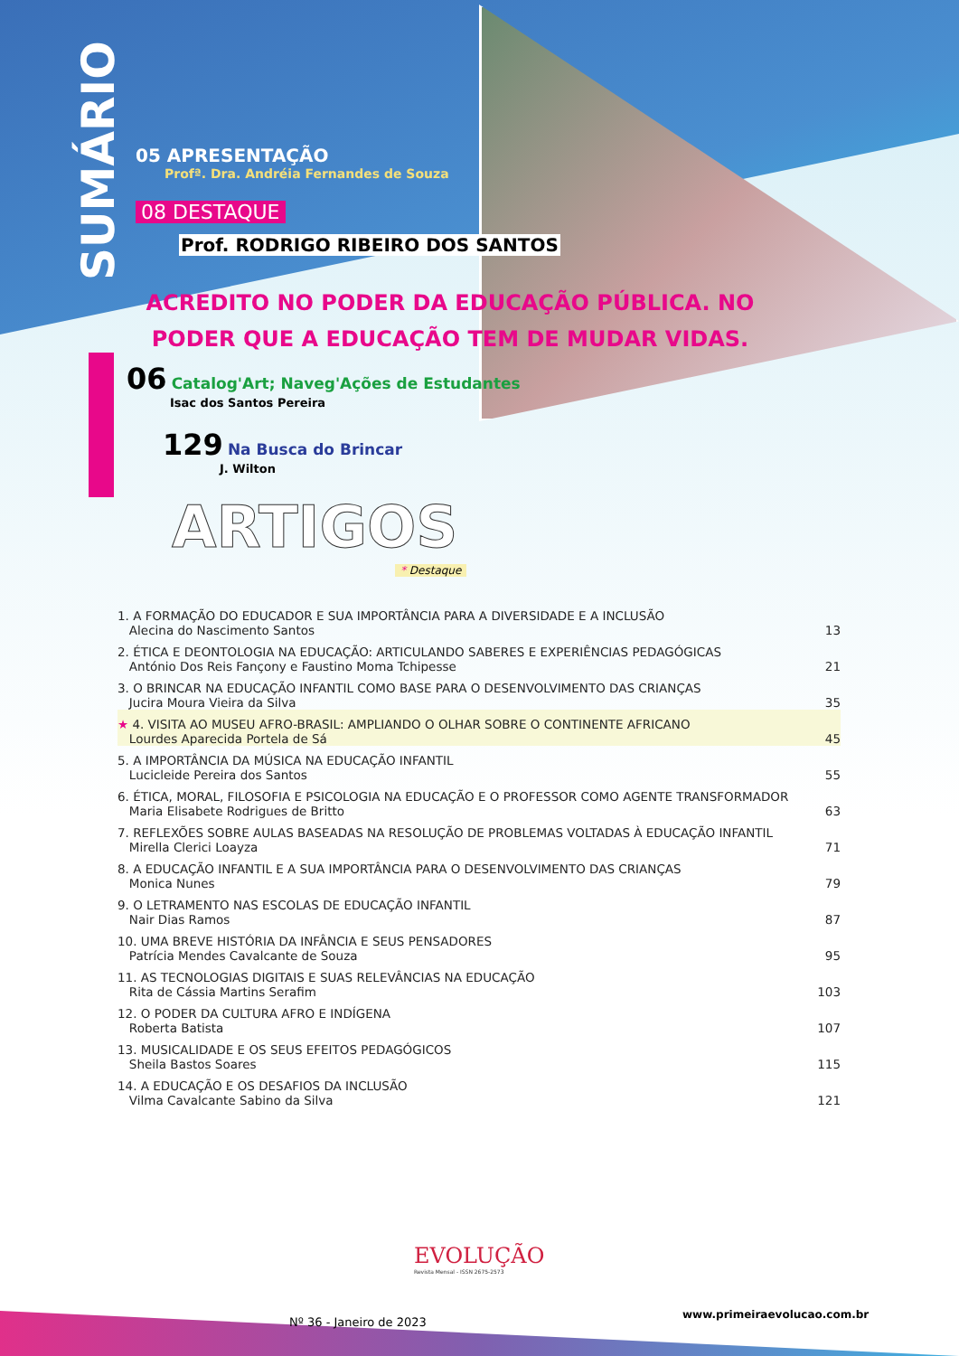SUMÁRIO
05 APRESENTAÇÃO
Profª. Dra. Andréia Fernandes de Souza
08 DESTAQUE
Prof. RODRIGO RIBEIRO DOS SANTOS
ACREDITO NO PODER DA EDUCAÇÃO PÚBLICA. NO PODER QUE A EDUCAÇÃO TEM DE MUDAR VIDAS.
06 Catalog'Art; Naveg'Ações de Estudantes
Isac dos Santos Pereira
129 Na Busca do Brincar
J. Wilton
ARTIGOS
* Destaque
1. A FORMAÇÃO DO EDUCADOR E SUA IMPORTÂNCIA PARA A DIVERSIDADE E A INCLUSÃO
Alecina do Nascimento Santos 13
2. ÉTICA E DEONTOLOGIA NA EDUCAÇÃO: ARTICULANDO SABERES E EXPERIÊNCIAS PEDAGÓGICAS
António Dos Reis Fançony e Faustino Moma Tchipesse 21
3. O BRINCAR NA EDUCAÇÃO INFANTIL COMO BASE PARA O DESENVOLVIMENTO DAS CRIANÇAS
Jucira Moura Vieira da Silva 35
★ 4. VISITA AO MUSEU AFRO-BRASIL: AMPLIANDO O OLHAR SOBRE O CONTINENTE AFRICANO
Lourdes Aparecida Portela de Sá 45
5. A IMPORTÂNCIA DA MÚSICA NA EDUCAÇÃO INFANTIL
Lucicleide Pereira dos Santos 55
6. ÉTICA, MORAL, FILOSOFIA E PSICOLOGIA NA EDUCAÇÃO E O PROFESSOR COMO AGENTE TRANSFORMADOR
Maria Elisabete Rodrigues de Britto 63
7. REFLEXÕES SOBRE AULAS BASEADAS NA RESOLUÇÃO DE PROBLEMAS VOLTADAS À EDUCAÇÃO INFANTIL
Mirella Clerici Loayza 71
8. A EDUCAÇÃO INFANTIL E A SUA IMPORTÂNCIA PARA O DESENVOLVIMENTO DAS CRIANÇAS
Monica Nunes 79
9. O LETRAMENTO NAS ESCOLAS DE EDUCAÇÃO INFANTIL
Nair Dias Ramos 87
10. UMA BREVE HISTÓRIA DA INFÂNCIA E SEUS PENSADORES
Patrícia Mendes Cavalcante de Souza 95
11. AS TECNOLOGIAS DIGITAIS E SUAS RELEVÂNCIAS NA EDUCAÇÃO
Rita de Cássia Martins Serafim 103
12. O PODER DA CULTURA AFRO E INDÍGENA
Roberta Batista 107
13. MUSICALIDADE E OS SEUS EFEITOS PEDAGÓGICOS
Sheila Bastos Soares 115
14. A EDUCAÇÃO E OS DESAFIOS DA INCLUSÃO
Vilma Cavalcante Sabino da Silva 121
EVOLUÇÃO
Revista Mensal - ISSN 2675-2573
Nº 36 - Janeiro de 2023
www.primeiraevolucao.com.br